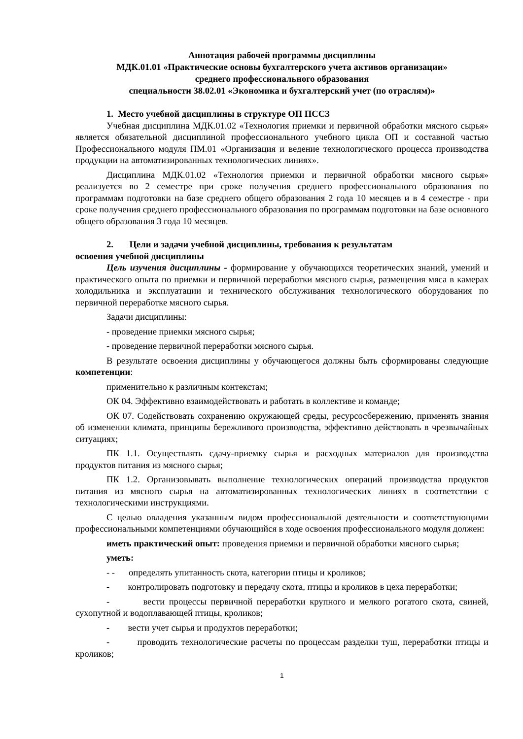Аннотация рабочей программы дисциплины
МДК.01.01 «Практические основы бухгалтерского учета активов организации»
среднего профессионального образования
специальности 38.02.01 «Экономика и бухгалтерский учет (по отраслям)»
1. Место учебной дисциплины в структуре ОП ПССЗ
Учебная дисциплина МДК.01.02 «Технология приемки и первичной обработки мясного сырья» является обязательной дисциплиной профессионального учебного цикла ОП и составной частью Профессионального модуля ПМ.01 «Организация и ведение технологического процесса производства продукции на автоматизированных технологических линиях».
Дисциплина МДК.01.02 «Технология приемки и первичной обработки мясного сырья» реализуется во 2 семестре при сроке получения среднего профессионального образования по программам подготовки на базе среднего общего образования 2 года 10 месяцев и в 4 семестре - при сроке получения среднего профессионального образования по программам подготовки на базе основного общего образования 3 года 10 месяцев.
2. Цели и задачи учебной дисциплины, требования к результатам
освоения учебной дисциплины
Цель изучения дисциплины - формирование у обучающихся теоретических знаний, умений и практического опыта по приемки и первичной переработки мясного сырья, размещения мяса в камерах холодильника и эксплуатации и технического обслуживания технологического оборудования по первичной переработке мясного сырья.
Задачи дисциплины:
- проведение приемки мясного сырья;
- проведение первичной переработки мясного сырья.
В результате освоения дисциплины у обучающегося должны быть сформированы следующие компетенции:
применительно к различным контекстам;
ОК 04. Эффективно взаимодействовать и работать в коллективе и команде;
ОК 07. Содействовать сохранению окружающей среды, ресурсосбережению, применять знания об изменении климата, принципы бережливого производства, эффективно действовать в чрезвычайных ситуациях;
ПК 1.1. Осуществлять сдачу-приемку сырья и расходных материалов для производства продуктов питания из мясного сырья;
ПК 1.2. Организовывать выполнение технологических операций производства продуктов питания из мясного сырья на автоматизированных технологических линиях в соответствии с технологическими инструкциями.
С целью овладения указанным видом профессиональной деятельности и соответствующими профессиональными компетенциями обучающийся в ходе освоения профессионального модуля должен:
иметь практический опыт: проведения приемки и первичной обработки мясного сырья;
уметь:
- - определять упитанность скота, категории птицы и кроликов;
- контролировать подготовку и передачу скота, птицы и кроликов в цеха переработки;
- вести процессы первичной переработки крупного и мелкого рогатого скота, свиней, сухопутной и водоплавающей птицы, кроликов;
- вести учет сырья и продуктов переработки;
- проводить технологические расчеты по процессам разделки туш, переработки птицы и кроликов;
1